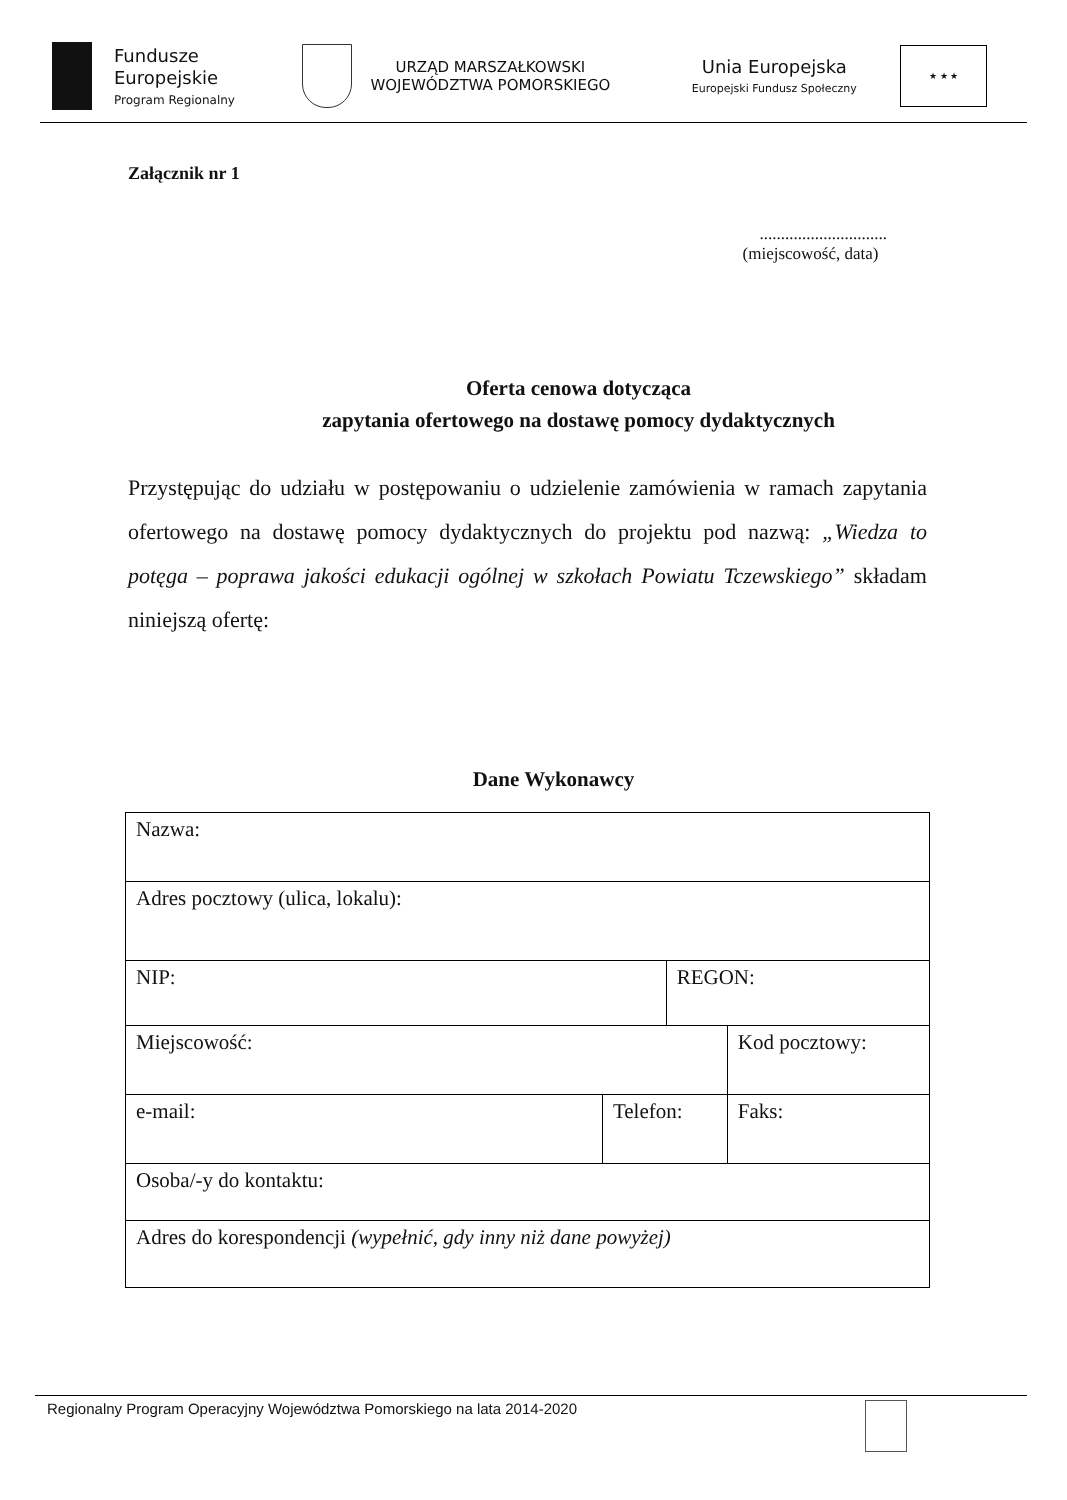Fundusze
Europejskie
Program Regionalny
URZĄD MARSZAŁKOWSKI
WOJEWÓDZTWA POMORSKIEGO
Unia Europejska
Europejski Fundusz Społeczny
★ ★ ★
Załącznik nr 1
..............................
(miejscowość, data)
Oferta cenowa dotycząca
zapytania ofertowego na dostawę pomocy dydaktycznych
Przystępując do udziału w postępowaniu o udzielenie zamówienia w ramach zapytania ofertowego na dostawę pomocy dydaktycznych do projektu pod nazwą: „Wiedza to potęga – poprawa jakości edukacji ogólnej w szkołach Powiatu Tczewskiego” składam niniejszą ofertę:
Dane Wykonawcy
| Nazwa: | | | |
| Adres pocztowy (ulica, lokalu): | | | |
| NIP: | | REGON: | |
| Miejscowość: | | | Kod pocztowy: |
| e-mail: | Telefon: | | Faks: |
| Osoba/-y do kontaktu: | | | |
| Adres do korespondencji (wypełnić, gdy inny niż dane powyżej) | | | |
Regionalny Program Operacyjny Województwa Pomorskiego na lata 2014-2020